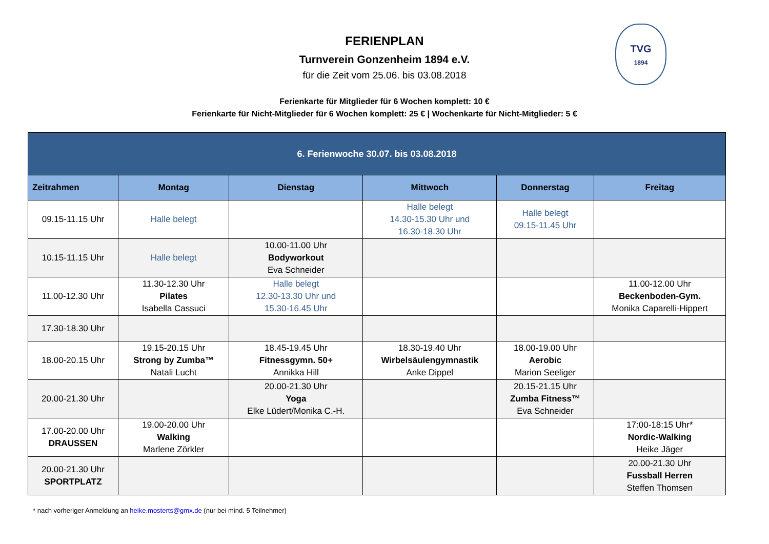TVG
1894
FERIENPLAN
Turnverein Gonzenheim 1894 e.V.
für die Zeit vom 25.06. bis 03.08.2018
Ferienkarte für Mitglieder für 6 Wochen komplett: 10 €
Ferienkarte für Nicht-Mitglieder für 6 Wochen komplett: 25 € | Wochenkarte für Nicht-Mitglieder: 5 €
| 6. Ferienwoche 30.07. bis 03.08.2018 | | | | | |
| --- | --- | --- | --- | --- | --- |
| Zeitrahmen | Montag | Dienstag | Mittwoch | Donnerstag | Freitag |
| 09.15-11.15 Uhr | Halle belegt | | Halle belegt 14.30-15.30 Uhr und 16.30-18.30 Uhr | Halle belegt 09.15-11.45 Uhr | |
| 10.15-11.15 Uhr | Halle belegt | 10.00-11.00 Uhr Bodyworkout Eva Schneider | | | |
| 11.00-12.30 Uhr | 11.30-12.30 Uhr Pilates Isabella Cassuci | Halle belegt 12.30-13.30 Uhr und 15.30-16.45 Uhr | | | 11.00-12.00 Uhr Beckenboden-Gym. Monika Caparelli-Hippert |
| 17.30-18.30 Uhr | | | | | |
| 18.00-20.15 Uhr | 19.15-20.15 Uhr Strong by Zumba™ Natali Lucht | 18.45-19.45 Uhr Fitnessgymn. 50+ Annikka Hill | 18.30-19.40 Uhr Wirbelsäulengymnastik Anke Dippel | 18.00-19.00 Uhr Aerobic Marion Seeliger | |
| 20.00-21.30 Uhr | | 20.00-21.30 Uhr Yoga Elke Lüdert/Monika C.-H. | | 20.15-21.15 Uhr Zumba Fitness™ Eva Schneider | |
| 17.00-20.00 Uhr DRAUSSEN | 19.00-20.00 Uhr Walking Marlene Zörkler | | | | 17:00-18:15 Uhr* Nordic-Walking Heike Jäger |
| 20.00-21.30 Uhr SPORTPLATZ | | | | | 20.00-21.30 Uhr Fussball Herren Steffen Thomsen |
* nach vorheriger Anmeldung an heike.mosterts@gmx.de (nur bei mind. 5 Teilnehmer)